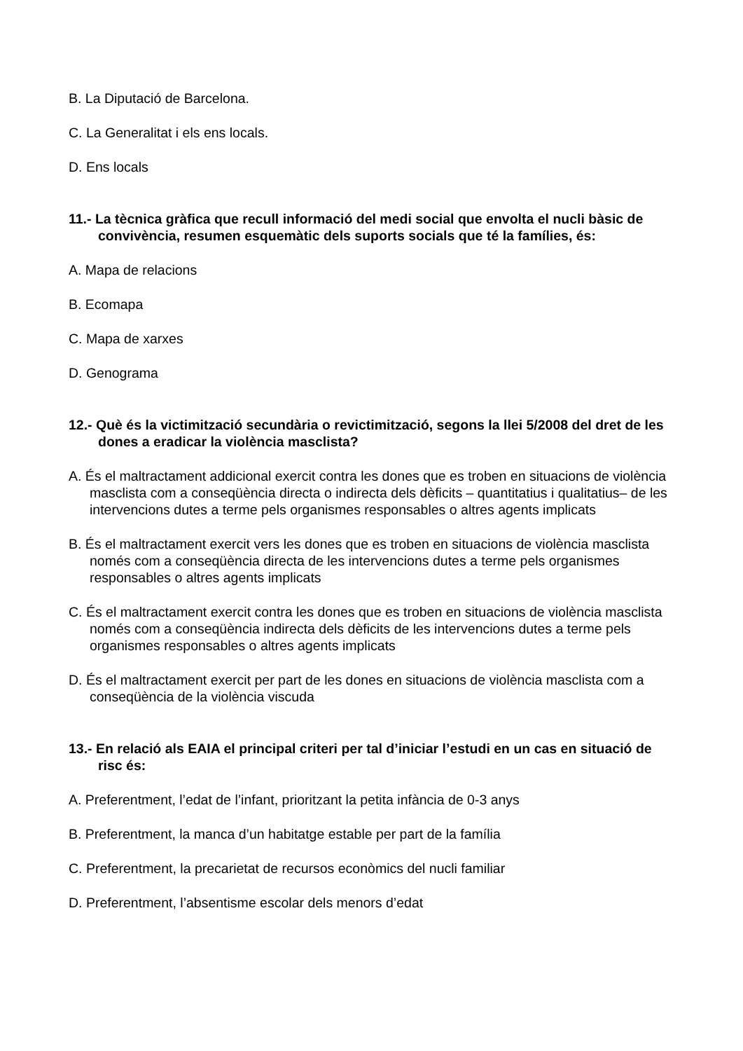B. La Diputació de Barcelona.
C. La Generalitat i els ens locals.
D. Ens locals
11.- La tècnica gràfica que recull informació del medi social que envolta el nucli bàsic de convivència, resumen esquemàtic dels suports socials que té la famílies, és:
A. Mapa de relacions
B. Ecomapa
C. Mapa de xarxes
D. Genograma
12.- Què és la victimització secundària o revictimització, segons la llei 5/2008 del dret de les dones a eradicar la violència masclista?
A. És el maltractament addicional exercit contra les dones que es troben en situacions de violència masclista com a conseqüència directa o indirecta dels dèficits – quantitatius i qualitatius– de les intervencions dutes a terme pels organismes responsables o altres agents implicats
B. És el maltractament exercit vers les dones que es troben en situacions de violència masclista només com a conseqüència directa de les intervencions dutes a terme pels organismes responsables o altres agents implicats
C. És el maltractament exercit contra les dones que es troben en situacions de violència masclista només com a conseqüència indirecta dels dèficits de les intervencions dutes a terme pels organismes responsables o altres agents implicats
D. És el maltractament exercit per part de les dones en situacions de violència masclista com a conseqüència de la violència viscuda
13.- En relació als EAIA el principal criteri per tal d’iniciar l’estudi en un cas en situació de risc és:
A. Preferentment, l’edat de l’infant, prioritzant la petita infància de 0-3 anys
B. Preferentment, la manca d’un habitatge estable per part de la família
C. Preferentment, la precarietat de recursos econòmics del nucli familiar
D. Preferentment, l’absentisme escolar dels menors d’edat